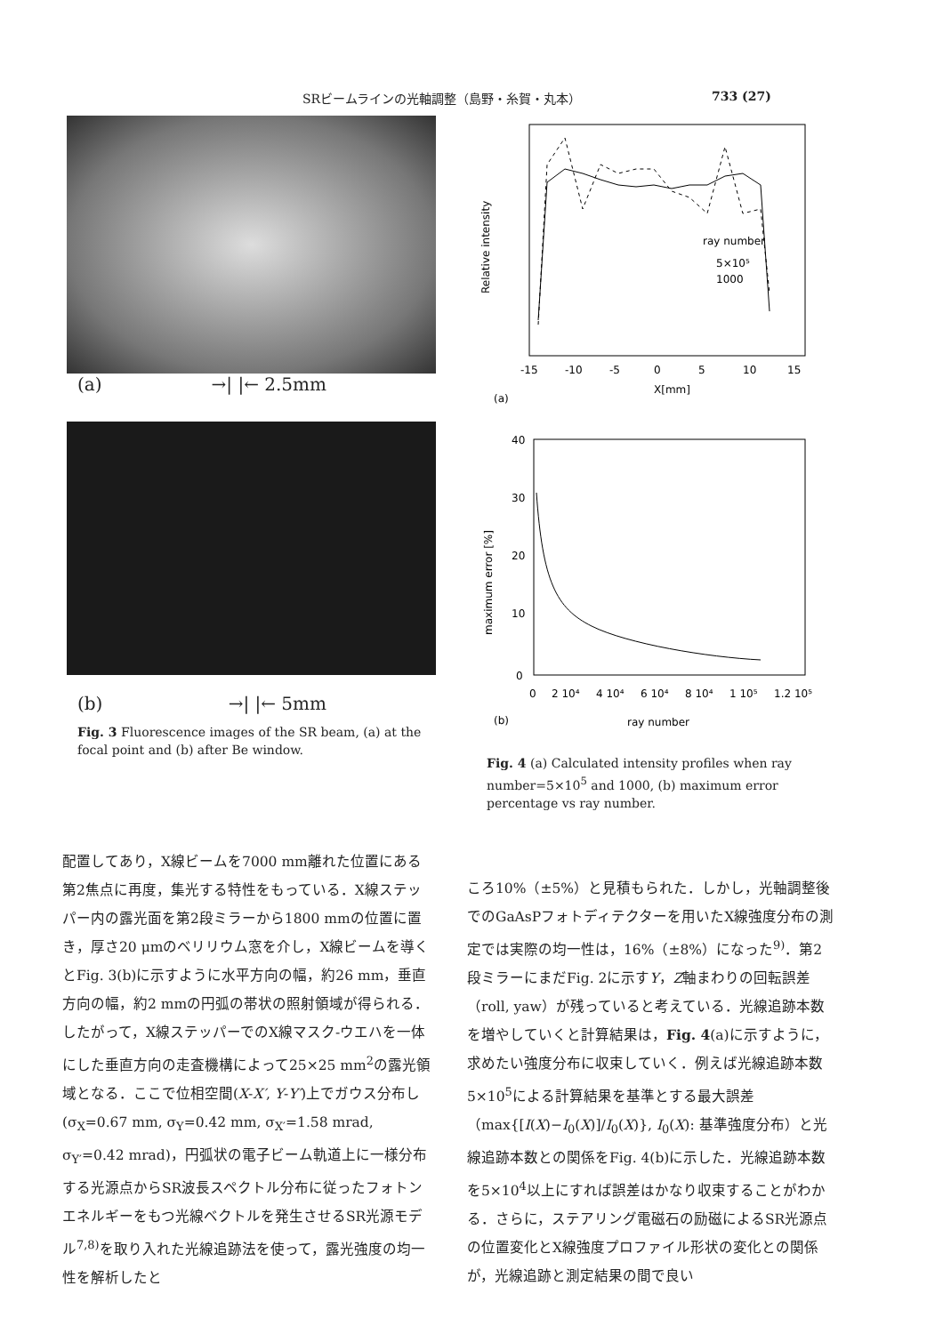SRビームラインの光軸調整（島野・糸賀・丸本） 733 (27)
(a) →| |← 2.5mm
(b) →| |← 5mm
Fig. 3 Fluorescence images of the SR beam, (a) at the focal point and (b) after Be window.
Relative intensity
ray number
5×10⁵
1000
-15
-10
-5
0
5
10
15
X[mm]
(a)
40
30
20
10
0
maximum error [%]
0
2 10⁴
4 10⁴
6 10⁴
8 10⁴
1 10⁵
1.2 10⁵
(b)
ray number
Fig. 4 (a) Calculated intensity profiles when ray number=5×10<sup>5</sup> and 1000, (b) maximum error percentage vs ray number.
配置してあり，X線ビームを7000 mm離れた位置にある第2焦点に再度，集光する特性をもっている．X線ステッパー内の露光面を第2段ミラーから1800 mmの位置に置き，厚さ20 μmのベリリウム窓を介し，X線ビームを導くとFig. 3(b)に示すように水平方向の幅，約26 mm，垂直方向の幅，約2 mmの円弧の帯状の照射領域が得られる．したがって，X線ステッパーでのX線マスク-ウエハを一体にした垂直方向の走査機構によって25×25 mm<sup>2</sup>の露光領域となる．ここで位相空間(X-X′, Y-Y′)上でガウス分布し(σ<sub>X</sub>=0.67 mm, σ<sub>Y</sub>=0.42 mm, σ<sub>X′</sub>=1.58 mrad, σ<sub>Y′</sub>=0.42 mrad)，円弧状の電子ビーム軌道上に一様分布する光源点からSR波長スペクトル分布に従ったフォトンエネルギーをもつ光線ベクトルを発生させるSR光源モデル<sup>7,8)</sup>を取り入れた光線追跡法を使って，露光強度の均一性を解析したと
ころ10%（±5%）と見積もられた．しかし，光軸調整後でのGaAsPフォトディテクターを用いたX線強度分布の測定では実際の均一性は，16%（±8%）になった<sup>9)</sup>．第2段ミラーにまだFig. 2に示すY，Z軸まわりの回転誤差（roll, yaw）が残っていると考えている．光線追跡本数を増やしていくと計算結果は，Fig. 4(a)に示すように，求めたい強度分布に収束していく．例えば光線追跡本数5×10<sup>5</sup>による計算結果を基準とする最大誤差（max{[I(X)−I<sub>0</sub>(X)]/I<sub>0</sub>(X)}, I<sub>0</sub>(X): 基準強度分布）と光線追跡本数との関係をFig. 4(b)に示した．光線追跡本数を5×10<sup>4</sup>以上にすれば誤差はかなり収束することがわかる．さらに，ステアリング電磁石の励磁によるSR光源点の位置変化とX線強度プロファイル形状の変化との関係が，光線追跡と測定結果の間で良い